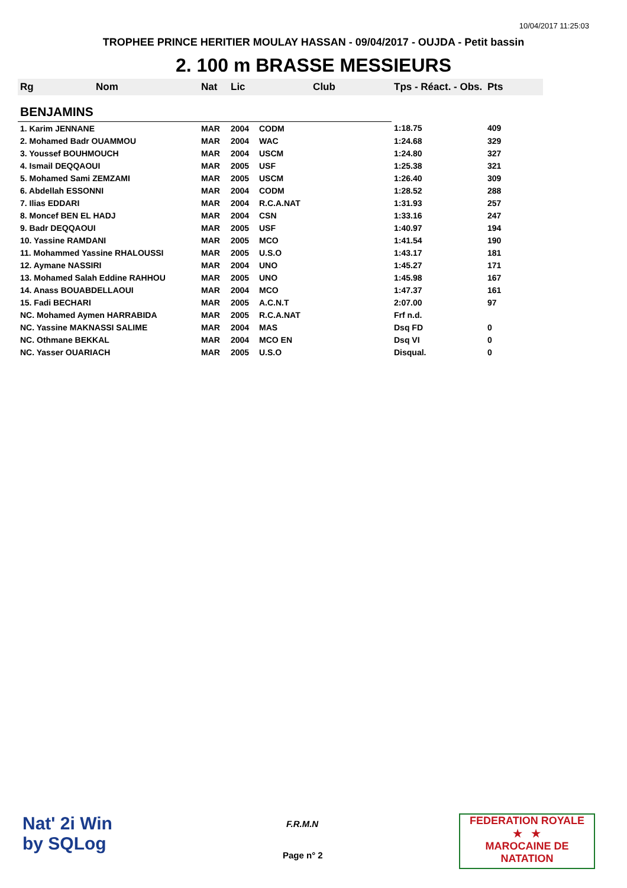10/04/2017 11:25:03
TROPHEE PRINCE HERITIER MOULAY HASSAN - 09/04/2017 - OUJDA - Petit bassin
2. 100 m BRASSE MESSIEURS
| Rg | Nom | Nat | Lic | Club | Tps - Réact. - Obs. | Pts |
| --- | --- | --- | --- | --- | --- | --- |
| BENJAMINS | | | | | | |
| 1. Karim JENNANE | | MAR | 2004 | CODM | 1:18.75 | 409 |
| 2. Mohamed Badr OUAMMOU | | MAR | 2004 | WAC | 1:24.68 | 329 |
| 3. Youssef BOUHMOUCH | | MAR | 2004 | USCM | 1:24.80 | 327 |
| 4. Ismail DEQQAOUI | | MAR | 2005 | USF | 1:25.38 | 321 |
| 5. Mohamed Sami ZEMZAMI | | MAR | 2005 | USCM | 1:26.40 | 309 |
| 6. Abdellah ESSONNI | | MAR | 2004 | CODM | 1:28.52 | 288 |
| 7. Ilias EDDARI | | MAR | 2004 | R.C.A.NAT | 1:31.93 | 257 |
| 8. Moncef BEN EL HADJ | | MAR | 2004 | CSN | 1:33.16 | 247 |
| 9. Badr DEQQAOUI | | MAR | 2005 | USF | 1:40.97 | 194 |
| 10. Yassine RAMDANI | | MAR | 2005 | MCO | 1:41.54 | 190 |
| 11. Mohammed Yassine RHALOUSSI | | MAR | 2005 | U.S.O | 1:43.17 | 181 |
| 12. Aymane NASSIRI | | MAR | 2004 | UNO | 1:45.27 | 171 |
| 13. Mohamed Salah Eddine RAHHOU | | MAR | 2005 | UNO | 1:45.98 | 167 |
| 14. Anass BOUABDELLAOUI | | MAR | 2004 | MCO | 1:47.37 | 161 |
| 15. Fadi BECHARI | | MAR | 2005 | A.C.N.T | 2:07.00 | 97 |
| NC. Mohamed Aymen HARRABIDA | | MAR | 2005 | R.C.A.NAT | Frf n.d. | |
| NC. Yassine MAKNASSI SALIME | | MAR | 2004 | MAS | Dsq FD | 0 |
| NC. Othmane BEKKAL | | MAR | 2004 | MCO EN | Dsq VI | 0 |
| NC. Yasser OUARIACH | | MAR | 2005 | U.S.O | Disqual. | 0 |
Nat' 2i Win
by SQLog
F.R.M.N
Page n° 2
FEDERATION ROYALE
★ ★
MAROCAINE DE NATATION